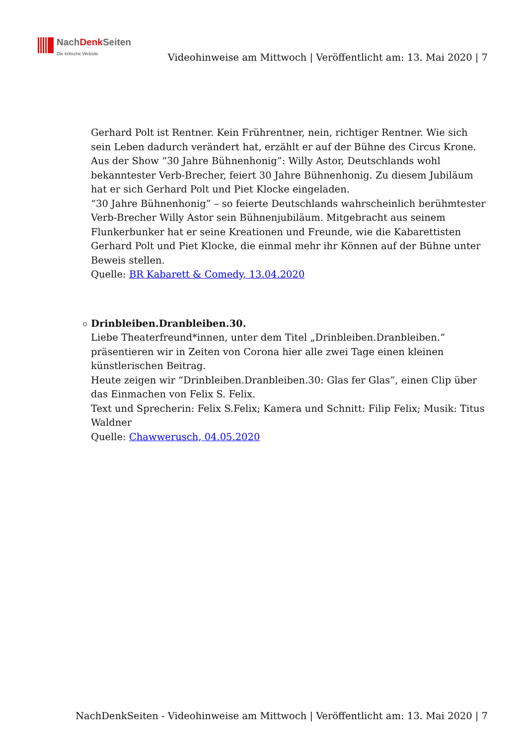NachDenk Seiten
Die kritische Website
Videohinweise am Mittwoch | Veröffentlicht am: 13. Mai 2020 | 7
Gerhard Polt ist Rentner. Kein Frührentner, nein, richtiger Rentner. Wie sich sein Leben dadurch verändert hat, erzählt er auf der Bühne des Circus Krone.
Aus der Show “30 Jahre Bühnenhonig”: Willy Astor, Deutschlands wohl bekanntester Verb-Brecher, feiert 30 Jahre Bühnenhonig. Zu diesem Jubiläum hat er sich Gerhard Polt und Piet Klocke eingeladen.
“30 Jahre Bühnenhonig” – so feierte Deutschlands wahrscheinlich berühmtester Verb-Brecher Willy Astor sein Bühnenjubiläum. Mitgebracht aus seinem Flunkerbunker hat er seine Kreationen und Freunde, wie die Kabarettisten Gerhard Polt und Piet Klocke, die einmal mehr ihr Können auf der Bühne unter Beweis stellen.
Quelle: BR Kabarett & Comedy, 13.04.2020
Drinbleiben.Dranbleiben.30.
Liebe Theaterfreund*innen, unter dem Titel „Drinbleiben.Dranbleiben.“ präsentieren wir in Zeiten von Corona hier alle zwei Tage einen kleinen künstlerischen Beitrag.
Heute zeigen wir “Drinbleiben.Dranbleiben.30: Glas fer Glas”, einen Clip über das Einmachen von Felix S. Felix.
Text und Sprecherin: Felix S.Felix; Kamera und Schnitt: Filip Felix; Musik: Titus Waldner
Quelle: Chawwerusch, 04.05.2020
NachDenkSeiten - Videohinweise am Mittwoch | Veröffentlicht am: 13. Mai 2020 | 7